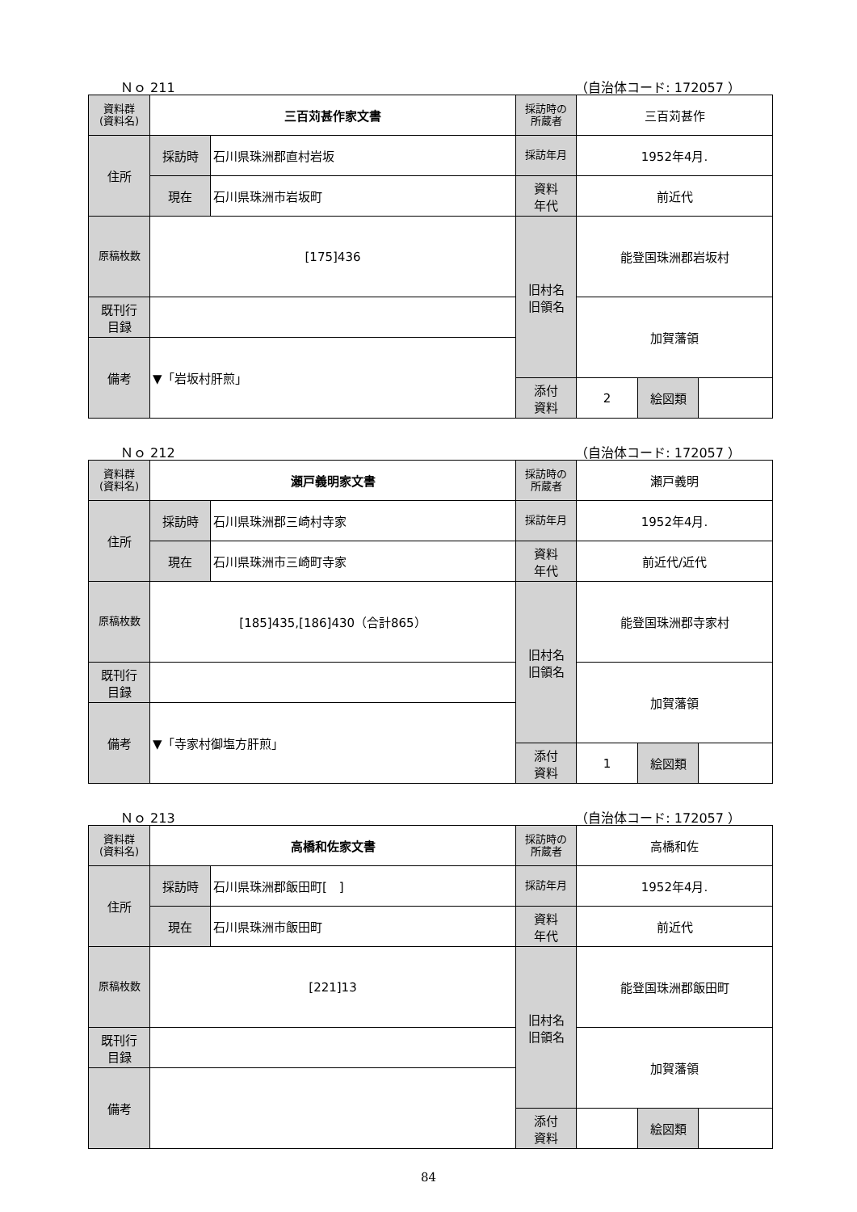Ｎｏ 211 （自治体コード: 172057 ）
| 資料群 (資料名) | 三百苅甚作家文書 | | 採訪時の 所蔵者 | 三百苅甚作 | | |
| 住所 | 採訪時 | 石川県珠洲郡直村岩坂 | 採訪年月 | 1952年4月. | | |
| | 現在 | 石川県珠洲市岩坂町 | 資料 年代 | 前近代 | | |
| 原稿枚数 | [175]436 | | 旧村名 旧領名 | 能登国珠洲郡岩坂村 | | |
| 既刊行 目録 | | | | 加賀藩領 | | |
| 備考 | ▼「岩坂村肝煎」 | | | | | |
| | | | 添付 資料 | 2 | 絵図類 | |
Ｎｏ 212 （自治体コード: 172057 ）
| 資料群 (資料名) | 瀬戸義明家文書 | | 採訪時の 所蔵者 | 瀬戸義明 | | |
| 住所 | 採訪時 | 石川県珠洲郡三崎村寺家 | 採訪年月 | 1952年4月. | | |
| | 現在 | 石川県珠洲市三崎町寺家 | 資料 年代 | 前近代/近代 | | |
| 原稿枚数 | [185]435,[186]430（合計865） | | 旧村名 旧領名 | 能登国珠洲郡寺家村 | | |
| 既刊行 目録 | | | | 加賀藩領 | | |
| 備考 | ▼「寺家村御塩方肝煎」 | | | | | |
| | | | 添付 資料 | 1 | 絵図類 | |
Ｎｏ 213 （自治体コード: 172057 ）
| 資料群 (資料名) | 高橋和佐家文書 | | 採訪時の 所蔵者 | 高橋和佐 | | |
| 住所 | 採訪時 | 石川県珠洲郡飯田町[ ] | 採訪年月 | 1952年4月. | | |
| | 現在 | 石川県珠洲市飯田町 | 資料 年代 | 前近代 | | |
| 原稿枚数 | [221]13 | | 旧村名 旧領名 | 能登国珠洲郡飯田町 | | |
| 既刊行 目録 | | | | 加賀藩領 | | |
| 備考 | | | | | | |
| | | | 添付 資料 | | 絵図類 | |
84